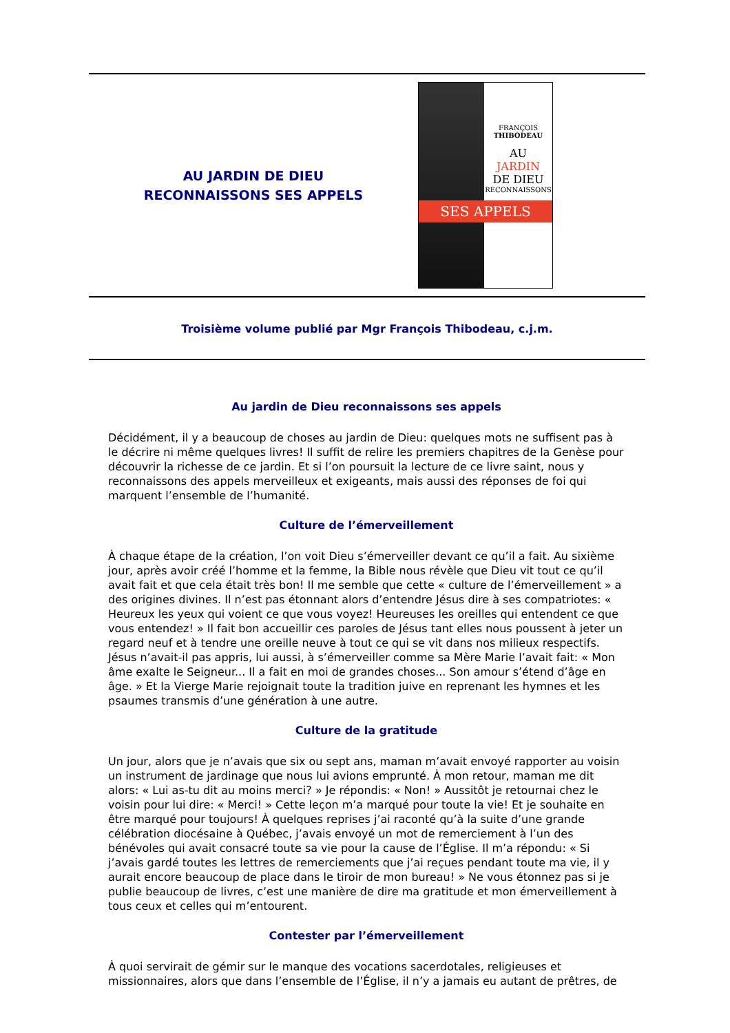AU JARDIN DE DIEU
RECONNAISSONS SES APPELS
FRANÇOIS
THIBODEAU
AU
JARDIN
DE DIEU
RECONNAISSONS
SES APPELS
Troisième volume publié par Mgr François Thibodeau, c.j.m.
Au jardin de Dieu reconnaissons ses appels
Décidément, il y a beaucoup de choses au jardin de Dieu: quelques mots ne suffisent pas à le décrire ni même quelques livres! Il suffit de relire les premiers chapitres de la Genèse pour découvrir la richesse de ce jardin. Et si l’on poursuit la lecture de ce livre saint, nous y reconnaissons des appels merveilleux et exigeants, mais aussi des réponses de foi qui marquent l’ensemble de l’humanité.
Culture de l’émerveillement
À chaque étape de la création, l’on voit Dieu s’émerveiller devant ce qu’il a fait. Au sixième jour, après avoir créé l’homme et la femme, la Bible nous révèle que Dieu vit tout ce qu’il avait fait et que cela était très bon! Il me semble que cette « culture de l’émerveillement » a des origines divines. Il n’est pas étonnant alors d’entendre Jésus dire à ses compatriotes: « Heureux les yeux qui voient ce que vous voyez! Heureuses les oreilles qui entendent ce que vous entendez! » Il fait bon accueillir ces paroles de Jésus tant elles nous poussent à jeter un regard neuf et à tendre une oreille neuve à tout ce qui se vit dans nos milieux respectifs. Jésus n’avait-il pas appris, lui aussi, à s’émerveiller comme sa Mère Marie l’avait fait: « Mon âme exalte le Seigneur... Il a fait en moi de grandes choses... Son amour s’étend d’âge en âge. » Et la Vierge Marie rejoignait toute la tradition juive en reprenant les hymnes et les psaumes transmis d’une génération à une autre.
Culture de la gratitude
Un jour, alors que je n’avais que six ou sept ans, maman m’avait envoyé rapporter au voisin un instrument de jardinage que nous lui avions emprunté. À mon retour, maman me dit alors: « Lui as-tu dit au moins merci? » Je répondis: « Non! » Aussitôt je retournai chez le voisin pour lui dire: « Merci! » Cette leçon m’a marqué pour toute la vie! Et je souhaite en être marqué pour toujours! À quelques reprises j’ai raconté qu’à la suite d’une grande célébration diocésaine à Québec, j’avais envoyé un mot de remerciement à l’un des bénévoles qui avait consacré toute sa vie pour la cause de l’Église. Il m’a répondu: « Si j’avais gardé toutes les lettres de remerciements que j’ai reçues pendant toute ma vie, il y aurait encore beaucoup de place dans le tiroir de mon bureau! » Ne vous étonnez pas si je publie beaucoup de livres, c’est une manière de dire ma gratitude et mon émerveillement à tous ceux et celles qui m’entourent.
Contester par l’émerveillement
À quoi servirait de gémir sur le manque des vocations sacerdotales, religieuses et missionnaires, alors que dans l’ensemble de l’Église, il n’y a jamais eu autant de prêtres, de